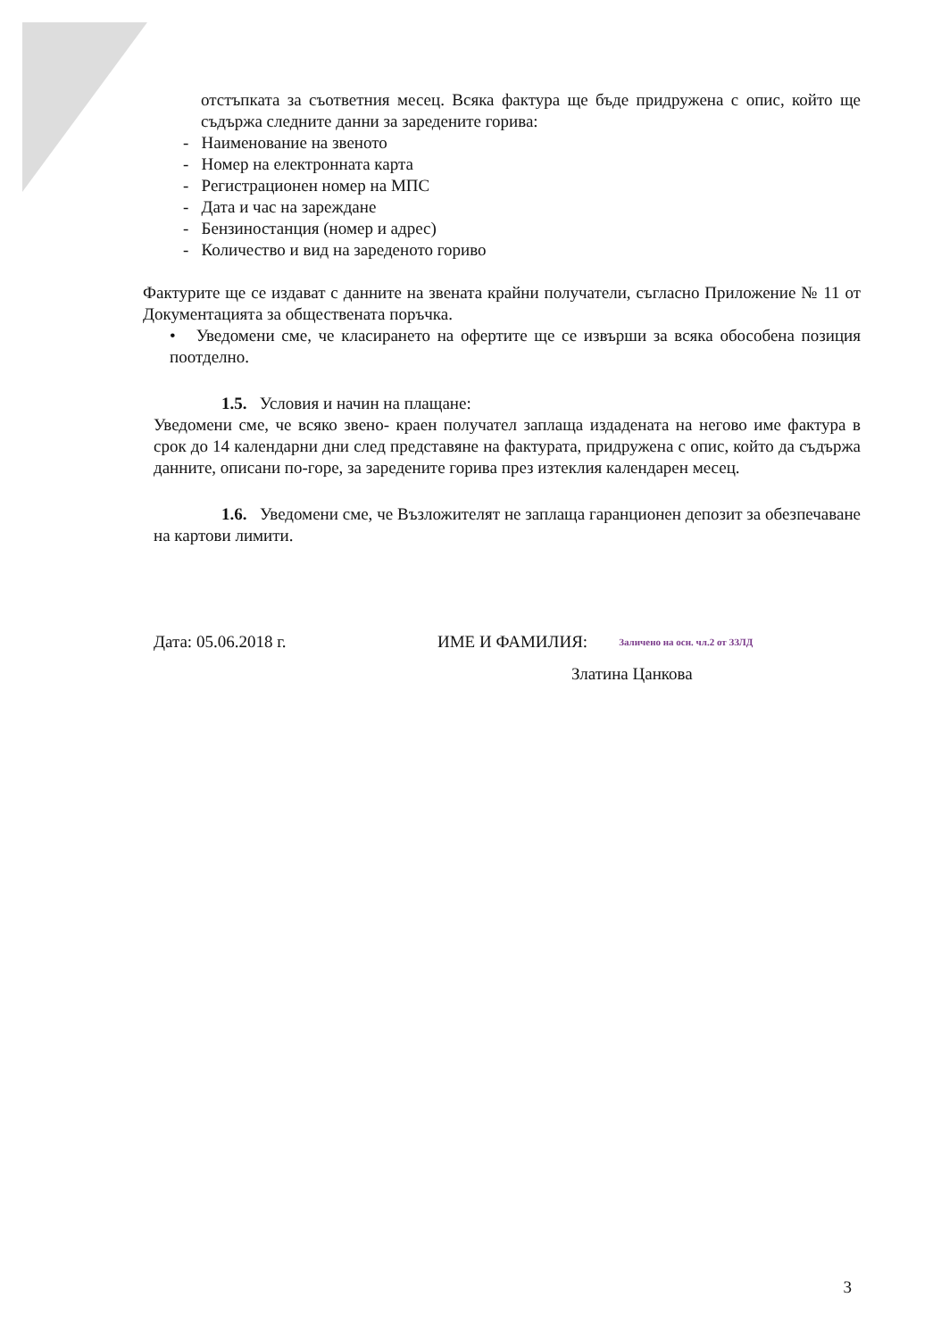отстъпката за съответния месец. Всяка фактура ще бъде придружена с опис, който ще съдържа следните данни за заредените горива:
- Наименование на звеното
- Номер на електронната карта
- Регистрационен номер на МПС
- Дата и час на зареждане
- Бензиностанция (номер и адрес)
- Количество и вид на зареденото гориво
Фактурите ще се издават с данните на звената крайни получатели, съгласно Приложение № 11 от Документацията за обществената поръчка.
• Уведомени сме, че класирането на офертите ще се извърши за всяка обособена позиция поотделно.
1.5. Условия и начин на плащане:
Уведомени сме, че всяко звено- краен получател заплаща издадената на негово име фактура в срок до 14 календарни дни след представяне на фактурата, придружена с опис, който да съдържа данните, описани по-горе, за заредените горива през изтеклия календарен месец.
1.6. Уведомени сме, че Възложителят не заплаща гаранционен депозит за обезпечаване на картови лимити.
Дата: 05.06.2018 г. ИМЕ И ФАМИЛИЯ: Заличено на осн. чл.2 от ЗЗЛД
Златина Цанкова
3